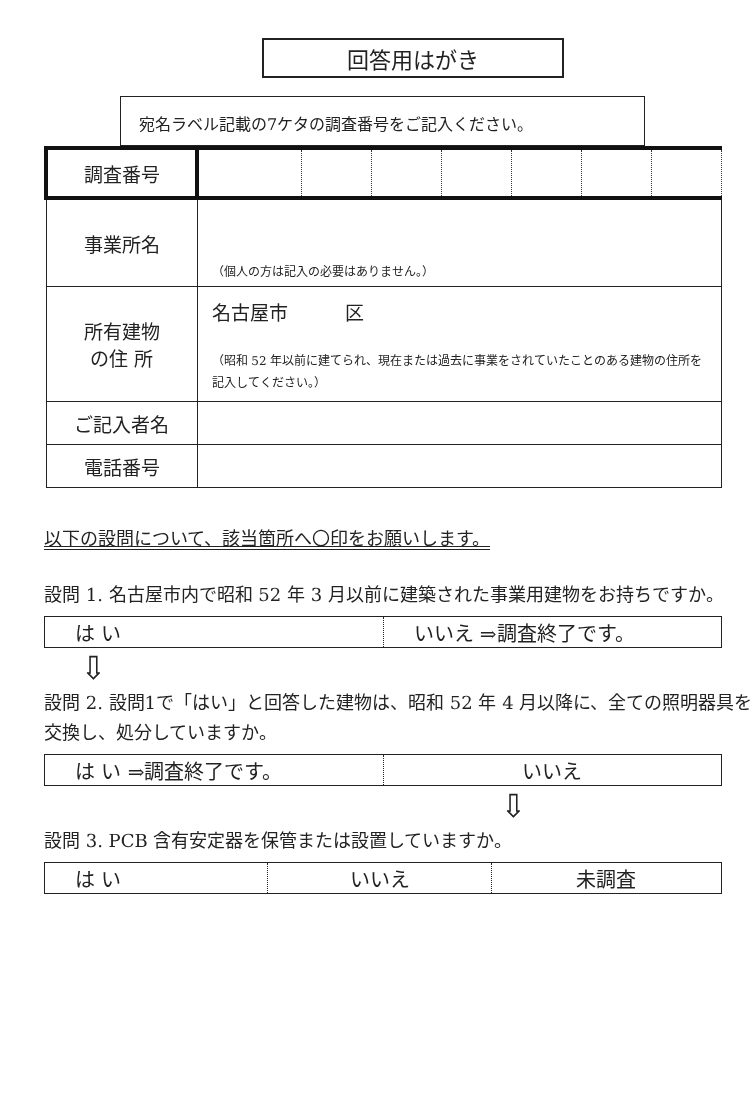回答用はがき
宛名ラベル記載の7ケタの調査番号をご記入ください。
| 調査番号 | | | | | | | |
| 事業所名 | （個人の方は記入の必要はありません。） | | | | | | |
| 所有建物 の住 所 | 名古屋市 区 （昭和 52 年以前に建てられ、現在または過去に事業をされていたことのある建物の住所を記入してください。） | | | | | | |
| ご記入者名 | | | | | | | |
| 電話番号 | | | | | | | |
以下の設問について、該当箇所へ〇印をお願いします。
設問 1. 名古屋市内で昭和 52 年 3 月以前に建築された事業用建物をお持ちですか。
| は い | いいえ ⇒調査終了です。 |
⇩
設問 2. 設問1で「はい」と回答した建物は、昭和 52 年 4 月以降に、全ての照明器具を交換し、処分していますか。
| は い ⇒調査終了です。 | いいえ |
⇩
設問 3. PCB 含有安定器を保管または設置していますか。
| は い | いいえ | 未調査 |